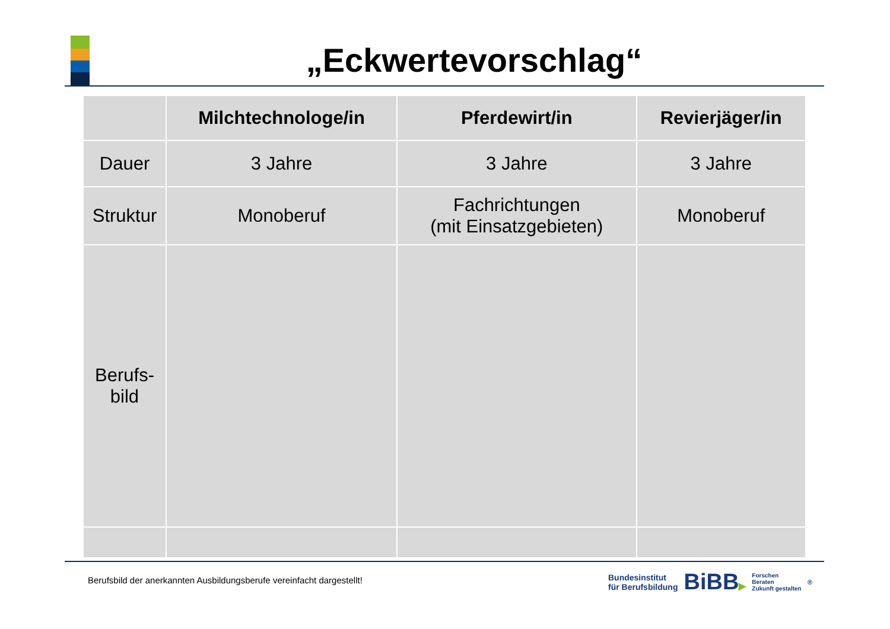„Eckwertevorschlag“
| | Milchtechnologe/in | Pferdewirt/in | Revierjäger/in |
| --- | --- | --- | --- |
| Dauer | 3 Jahre | 3 Jahre | 3 Jahre |
| Struktur | Monoberuf | Fachrichtungen (mit Einsatzgebieten) | Monoberuf |
| Berufs- bild | | | |
Berufsbild der anerkannten Ausbildungsberufe vereinfacht dargestellt!
Bundesinstitut
für Berufsbildung
BiBB▶
Forschen
Beraten
Zukunft gestalten
<sup>®</sup>